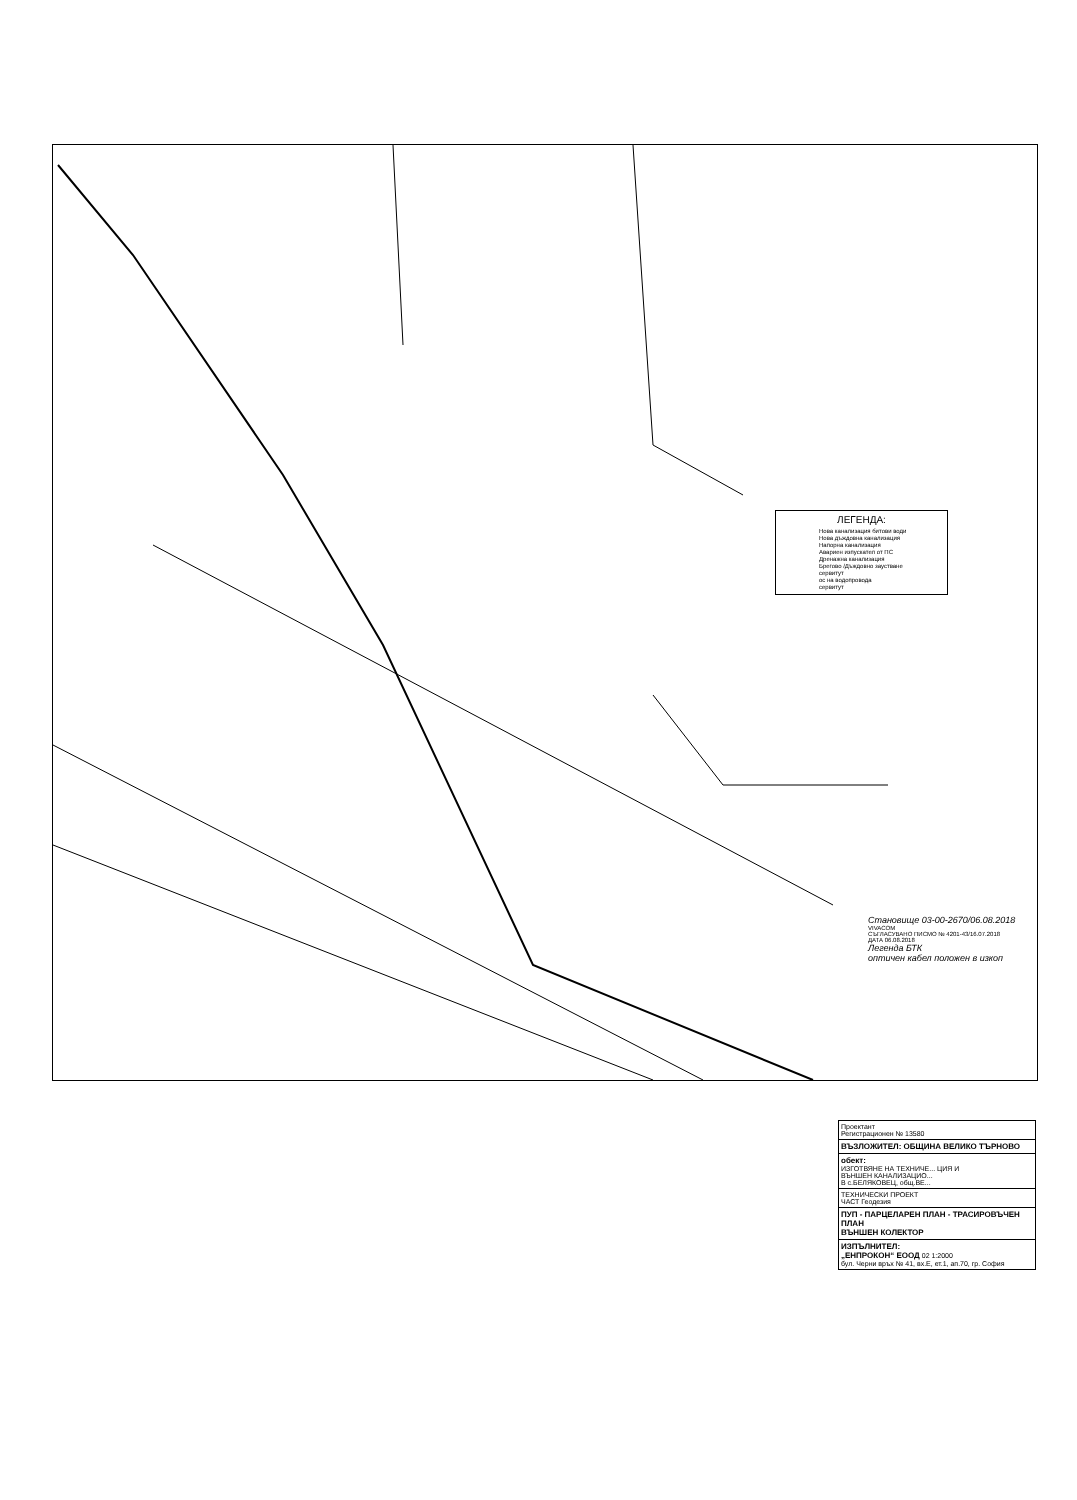ЛЕГЕНДА:
Нова канализация битови води
Нова дъждовна канализация
Напорна канализация
Авариен изпускател от ПС
Дренажна канализация
Брегово /Дъждовно заустване
сервитут
ос на водопровода
сервитут
Становище 03-00-2670/06.08.2018
VIVACOM
СЪГЛАСУВАНО ПИСМО № 4201-43/16.07.2018
ДАТА 06.08.2018
Легенда БТК
оптичен кабел положен в изкоп
| Проектант Регистрационен № 13580 |
| ВЪЗЛОЖИТЕЛ: ОБЩИНА ВЕЛИКО ТЪРНОВО |
| обект: ИЗГОТВЯНЕ НА ТЕХНИЧЕ... ЦИЯ И ВЪНШЕН КАНАЛИЗАЦИО... В с.БЕЛЯКОВЕЦ, общ.ВЕ... |
| ТЕХНИЧЕСКИ ПРОЕКТ ЧАСТ Геодезия |
| ПУП - ПАРЦЕЛАРЕН ПЛАН - ТРАСИРОВЪЧЕН ПЛАН ВЪНШЕН КОЛЕКТОР |
| ИЗПЪЛНИТЕЛ: „ЕНПРОКОН“ ЕООД 02 1:2000 бул. Черни връх № 41, вх.Е, ет.1, ап.70, гр. София |